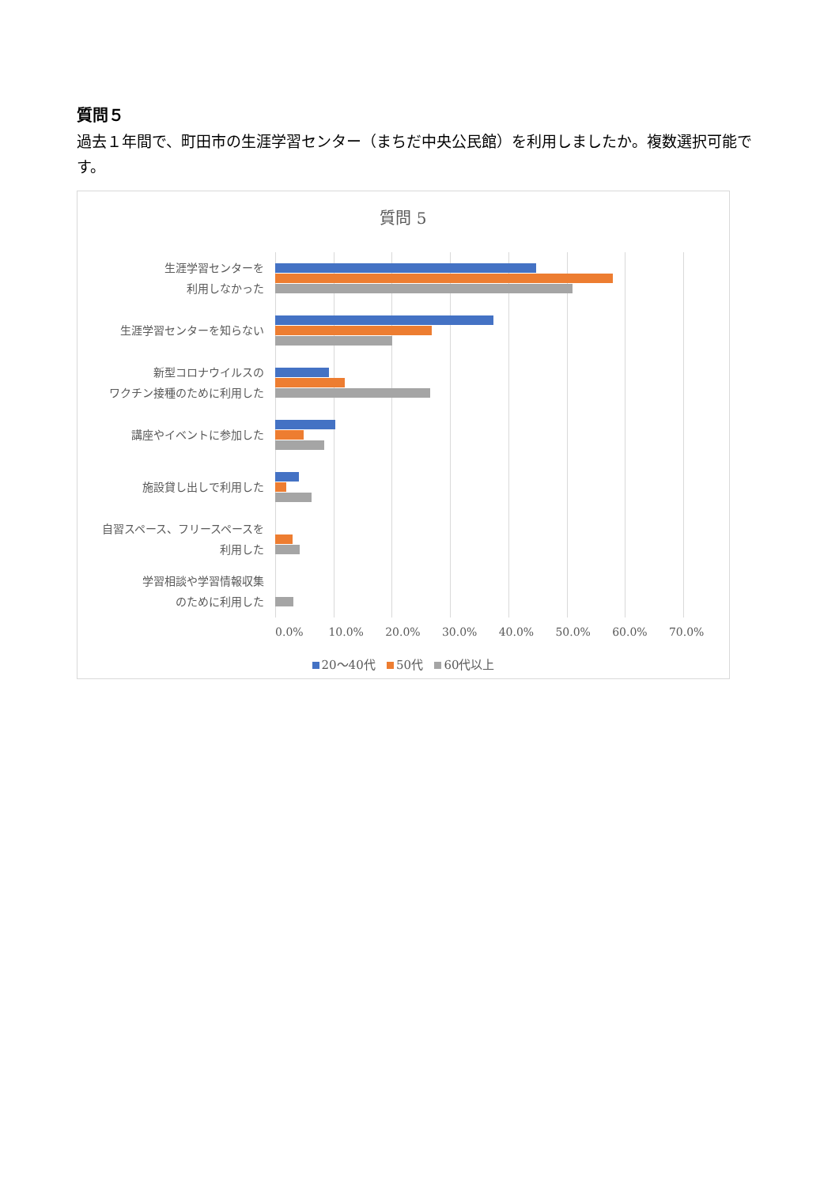質問５
過去１年間で、町田市の生涯学習センター（まちだ中央公民館）を利用しましたか。複数選択可能です。
質問 5
生涯学習センターを
利用しなかった
生涯学習センターを知らない
新型コロナウイルスの
ワクチン接種のために利用した
講座やイベントに参加した
施設貸し出しで利用した
自習スペース、フリースペースを
利用した
学習相談や学習情報収集
のために利用した
0.0% 10.0% 20.0% 30.0% 40.0% 50.0% 60.0% 70.0%
20～40代 50代 60代以上